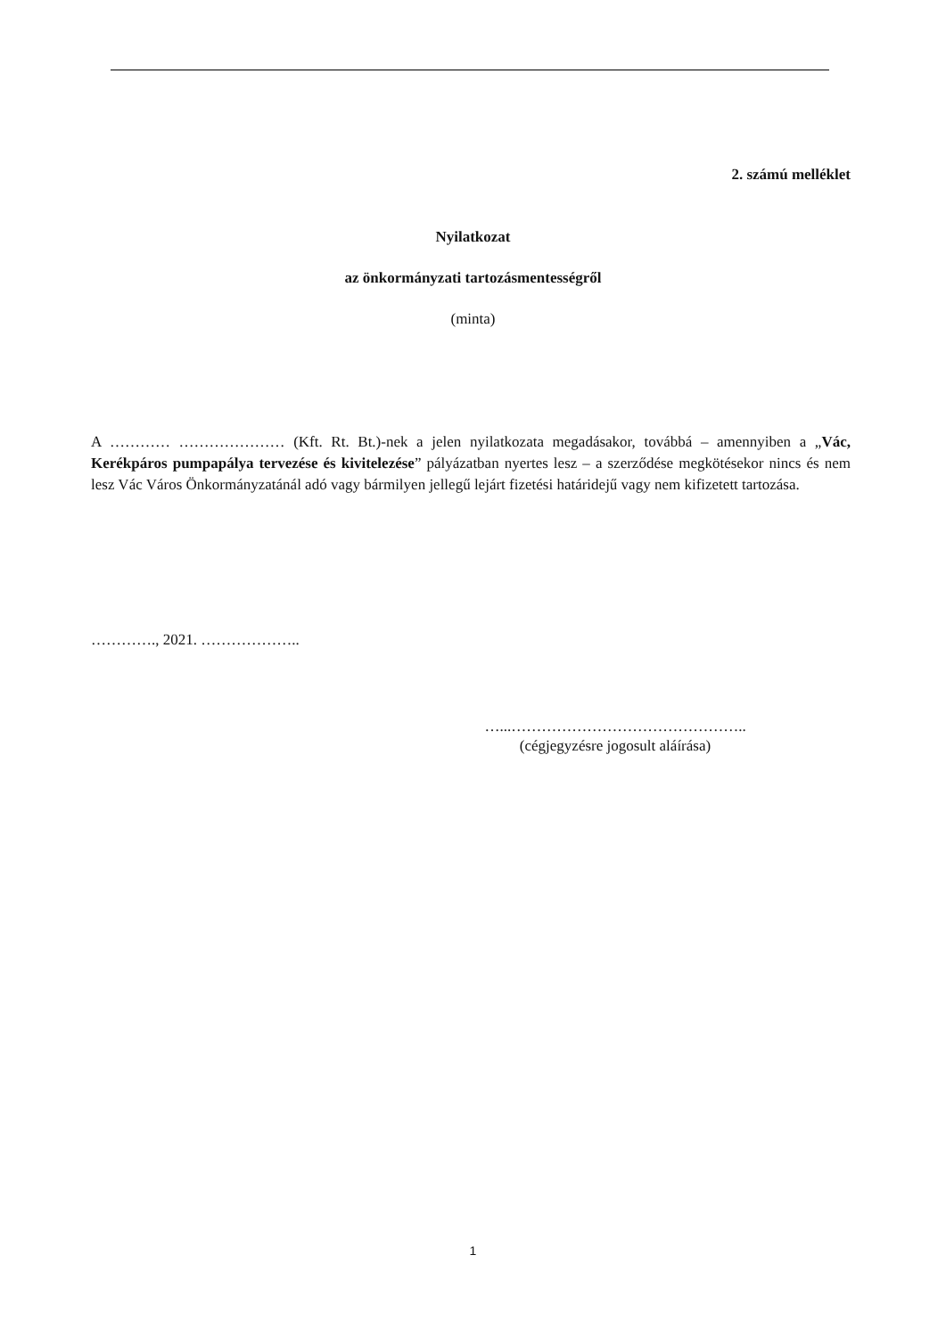2. számú melléklet
Nyilatkozat
az önkormányzati tartozásmentességről
(minta)
A ………… ………………… (Kft. Rt. Bt.)-nek a jelen nyilatkozata megadásakor, továbbá – amennyiben a „Vác, Kerékpáros pumpapálya tervezése és kivitelezése” pályázatban nyertes lesz – a szerződése megkötésekor nincs és nem lesz Vác Város Önkormányzatánál adó vagy bármilyen jellegű lejárt fizetési határidejű vagy nem kifizetett tartozása.
…………., 2021. ………………..
…...………………………………………..
(cégjegyzésre jogosult aláírása)
1